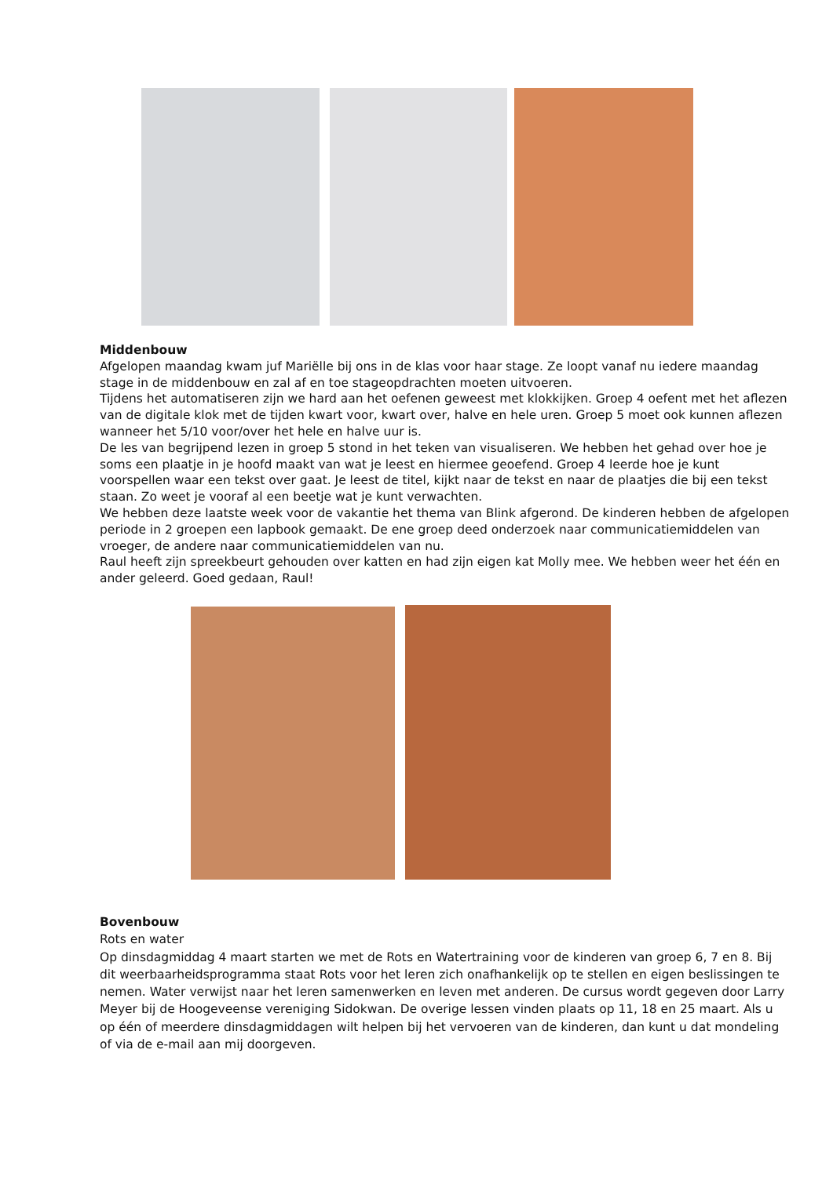Middenbouw
Afgelopen maandag kwam juf Mariëlle bij ons in de klas voor haar stage. Ze loopt vanaf nu iedere maandag stage in de middenbouw en zal af en toe stageopdrachten moeten uitvoeren.
Tijdens het automatiseren zijn we hard aan het oefenen geweest met klokkijken. Groep 4 oefent met het aflezen van de digitale klok met de tijden kwart voor, kwart over, halve en hele uren. Groep 5 moet ook kunnen aflezen wanneer het 5/10 voor/over het hele en halve uur is.
De les van begrijpend lezen in groep 5 stond in het teken van visualiseren. We hebben het gehad over hoe je soms een plaatje in je hoofd maakt van wat je leest en hiermee geoefend. Groep 4 leerde hoe je kunt voorspellen waar een tekst over gaat. Je leest de titel, kijkt naar de tekst en naar de plaatjes die bij een tekst staan. Zo weet je vooraf al een beetje wat je kunt verwachten.
We hebben deze laatste week voor de vakantie het thema van Blink afgerond. De kinderen hebben de afgelopen periode in 2 groepen een lapbook gemaakt. De ene groep deed onderzoek naar communicatiemiddelen van vroeger, de andere naar communicatiemiddelen van nu.
Raul heeft zijn spreekbeurt gehouden over katten en had zijn eigen kat Molly mee. We hebben weer het één en ander geleerd. Goed gedaan, Raul!
Bovenbouw
Rots en water
Op dinsdagmiddag 4 maart starten we met de Rots en Watertraining voor de kinderen van groep 6, 7 en 8. Bij dit weerbaarheidsprogramma staat Rots voor het leren zich onafhankelijk op te stellen en eigen beslissingen te nemen. Water verwijst naar het leren samenwerken en leven met anderen. De cursus wordt gegeven door Larry Meyer bij de Hoogeveense vereniging Sidokwan. De overige lessen vinden plaats op 11, 18 en 25 maart. Als u op één of meerdere dinsdagmiddagen wilt helpen bij het vervoeren van de kinderen, dan kunt u dat mondeling of via de e-mail aan mij doorgeven.